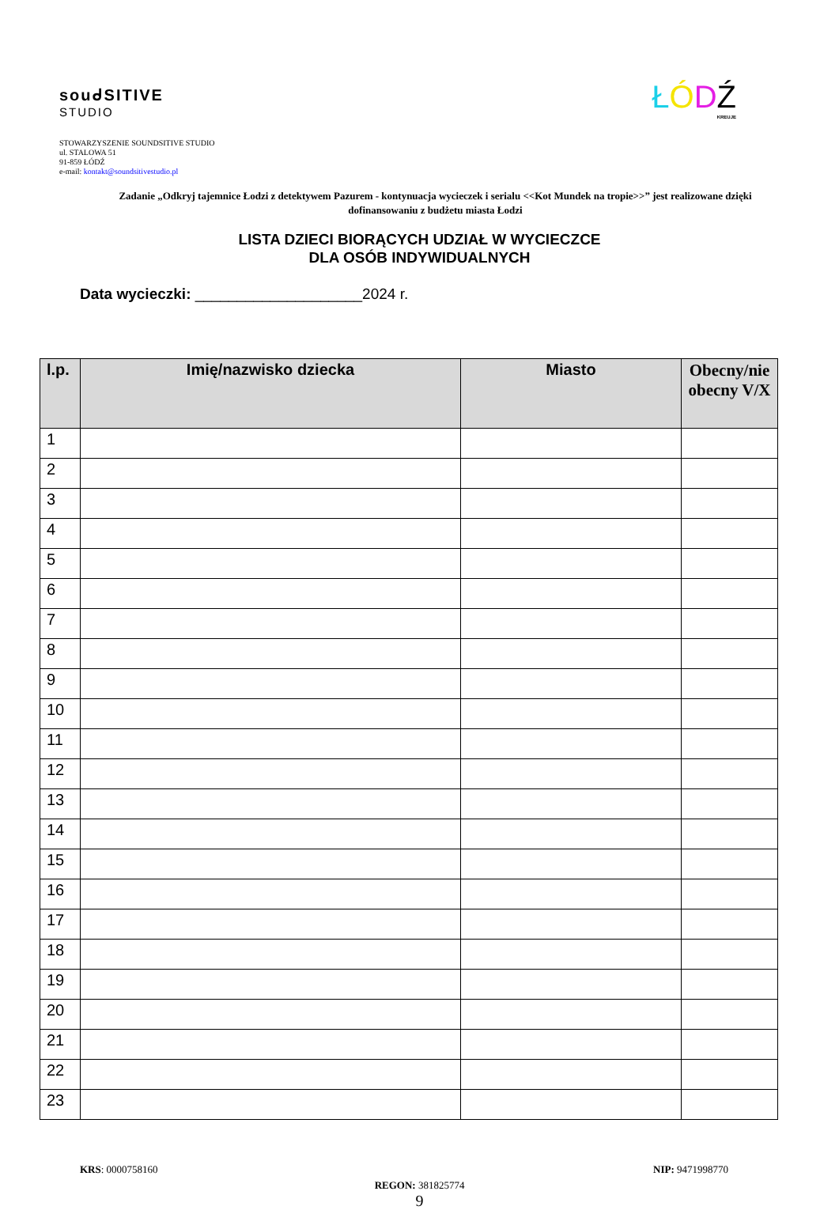souᑯSITIVE
STUDIO
ŁÓDŹ
KREUJE
STOWARZYSZENIE SOUNDSITIVE STUDIO
ul. STALOWA 51
91-859 ŁÓDŹ
e-mail: kontakt@soundsitivestudio.pl
Zadanie „Odkryj tajemnice Łodzi z detektywem Pazurem - kontynuacja wycieczek i serialu <<Kot Mundek na tropie>>” jest realizowane dzięki dofinansowaniu z budżetu miasta Łodzi
LISTA DZIECI BIORĄCYCH UDZIAŁ W WYCIECZCE
DLA OSÓB INDYWIDUALNYCH
Data wycieczki: ____________________2024 r.
| l.p. | Imię/nazwisko dziecka | Miasto | Obecny/nie obecny V/X |
| --- | --- | --- | --- |
| 1 | | | |
| 2 | | | |
| 3 | | | |
| 4 | | | |
| 5 | | | |
| 6 | | | |
| 7 | | | |
| 8 | | | |
| 9 | | | |
| 10 | | | |
| 11 | | | |
| 12 | | | |
| 13 | | | |
| 14 | | | |
| 15 | | | |
| 16 | | | |
| 17 | | | |
| 18 | | | |
| 19 | | | |
| 20 | | | |
| 21 | | | |
| 22 | | | |
| 23 | | | |
KRS: 0000758160 NIP: 9471998770
REGON: 381825774
9